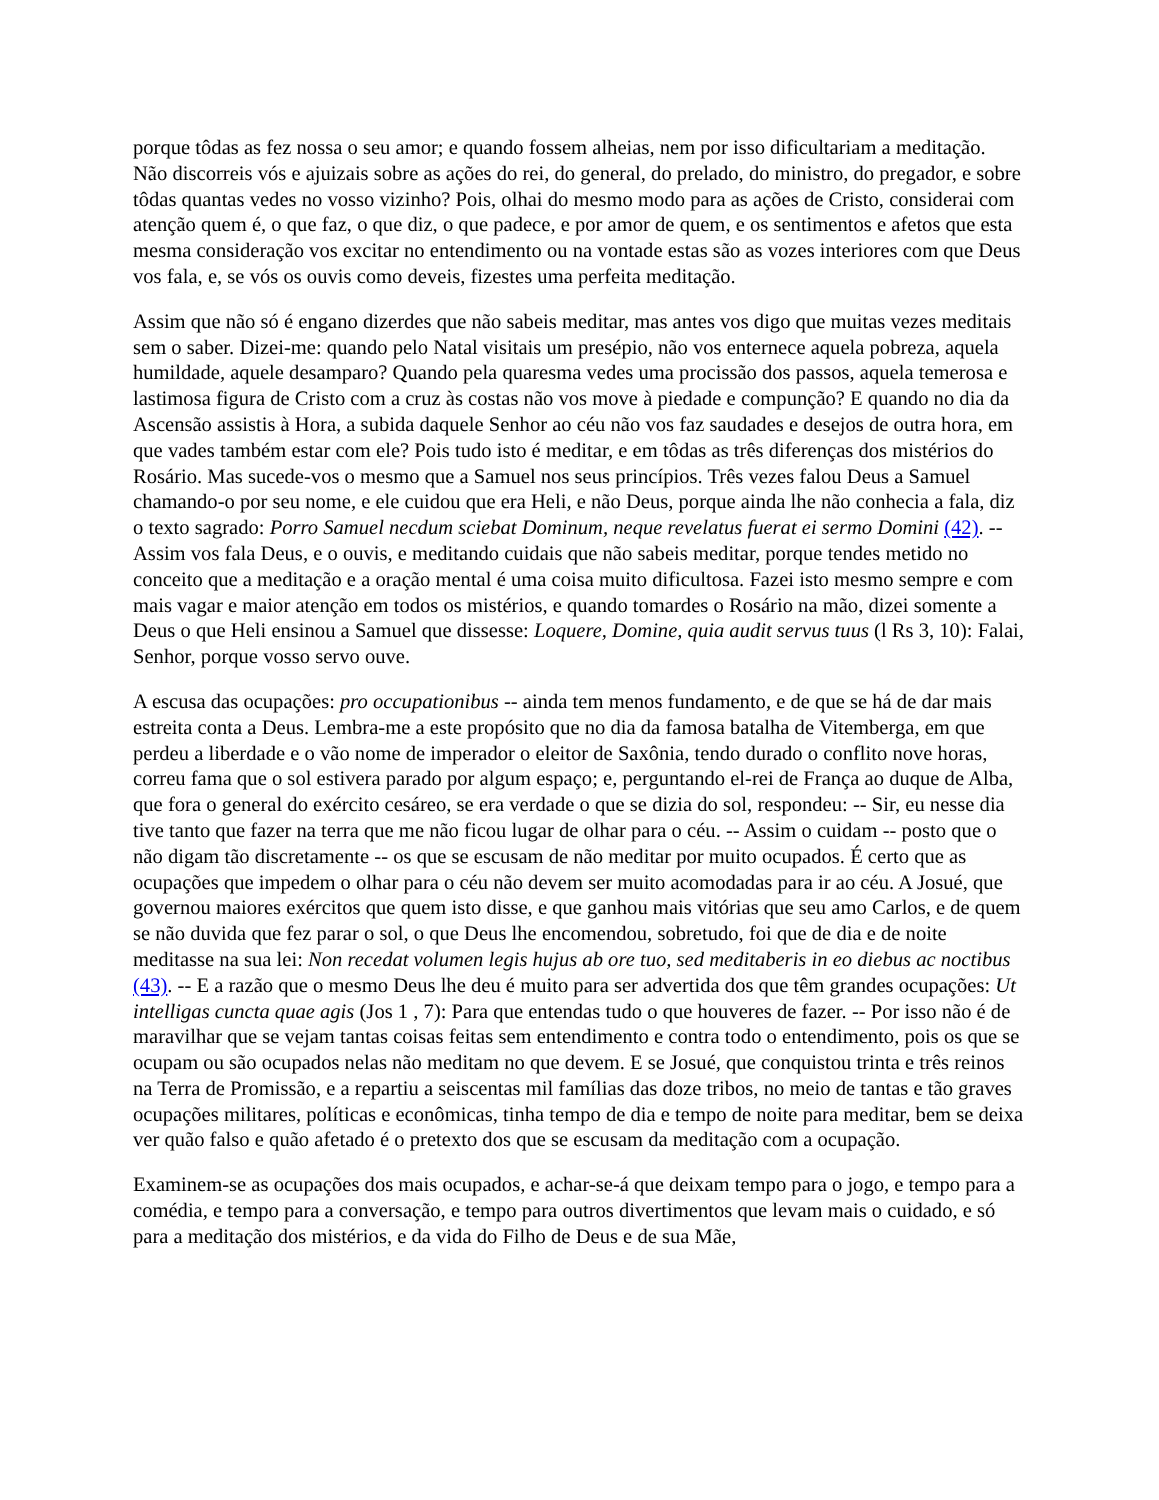porque tôdas as fez nossa o seu amor; e quando fossem alheias, nem por isso dificultariam a meditação. Não discorreis vós e ajuizais sobre as ações do rei, do general, do prelado, do ministro, do pregador, e sobre tôdas quantas vedes no vosso vizinho? Pois, olhai do mesmo modo para as ações de Cristo, considerai com atenção quem é, o que faz, o que diz, o que padece, e por amor de quem, e os sentimentos e afetos que esta mesma consideração vos excitar no entendimento ou na vontade estas são as vozes interiores com que Deus vos fala, e, se vós os ouvis como deveis, fizestes uma perfeita meditação.
Assim que não só é engano dizerdes que não sabeis meditar, mas antes vos digo que muitas vezes meditais sem o saber. Dizei-me: quando pelo Natal visitais um presépio, não vos enternece aquela pobreza, aquela humildade, aquele desamparo? Quando pela quaresma vedes uma procissão dos passos, aquela temerosa e lastimosa figura de Cristo com a cruz às costas não vos move à piedade e compunção? E quando no dia da Ascensão assistis à Hora, a subida daquele Senhor ao céu não vos faz saudades e desejos de outra hora, em que vades também estar com ele? Pois tudo isto é meditar, e em tôdas as três diferenças dos mistérios do Rosário. Mas sucede-vos o mesmo que a Samuel nos seus princípios. Três vezes falou Deus a Samuel chamando-o por seu nome, e ele cuidou que era Heli, e não Deus, porque ainda lhe não conhecia a fala, diz o texto sagrado: Porro Samuel necdum sciebat Dominum, neque revelatus fuerat ei sermo Domini (42). -- Assim vos fala Deus, e o ouvis, e meditando cuidais que não sabeis meditar, porque tendes metido no conceito que a meditação e a oração mental é uma coisa muito dificultosa. Fazei isto mesmo sempre e com mais vagar e maior atenção em todos os mistérios, e quando tomardes o Rosário na mão, dizei somente a Deus o que Heli ensinou a Samuel que dissesse: Loquere, Domine, quia audit servus tuus (l Rs 3, 10): Falai, Senhor, porque vosso servo ouve.
A escusa das ocupações: pro occupationibus -- ainda tem menos fundamento, e de que se há de dar mais estreita conta a Deus. Lembra-me a este propósito que no dia da famosa batalha de Vitemberga, em que perdeu a liberdade e o vão nome de imperador o eleitor de Saxônia, tendo durado o conflito nove horas, correu fama que o sol estivera parado por algum espaço; e, perguntando el-rei de França ao duque de Alba, que fora o general do exército cesáreo, se era verdade o que se dizia do sol, respondeu: -- Sir, eu nesse dia tive tanto que fazer na terra que me não ficou lugar de olhar para o céu. -- Assim o cuidam -- posto que o não digam tão discretamente -- os que se escusam de não meditar por muito ocupados. É certo que as ocupações que impedem o olhar para o céu não devem ser muito acomodadas para ir ao céu. A Josué, que governou maiores exércitos que quem isto disse, e que ganhou mais vitórias que seu amo Carlos, e de quem se não duvida que fez parar o sol, o que Deus lhe encomendou, sobretudo, foi que de dia e de noite meditasse na sua lei: Non recedat volumen legis hujus ab ore tuo, sed meditaberis in eo diebus ac noctibus (43). -- E a razão que o mesmo Deus lhe deu é muito para ser advertida dos que têm grandes ocupações: Ut intelligas cuncta quae agis (Jos 1 , 7): Para que entendas tudo o que houveres de fazer. -- Por isso não é de maravilhar que se vejam tantas coisas feitas sem entendimento e contra todo o entendimento, pois os que se ocupam ou são ocupados nelas não meditam no que devem. E se Josué, que conquistou trinta e três reinos na Terra de Promissão, e a repartiu a seiscentas mil famílias das doze tribos, no meio de tantas e tão graves ocupações militares, políticas e econômicas, tinha tempo de dia e tempo de noite para meditar, bem se deixa ver quão falso e quão afetado é o pretexto dos que se escusam da meditação com a ocupação.
Examinem-se as ocupações dos mais ocupados, e achar-se-á que deixam tempo para o jogo, e tempo para a comédia, e tempo para a conversação, e tempo para outros divertimentos que levam mais o cuidado, e só para a meditação dos mistérios, e da vida do Filho de Deus e de sua Mãe,